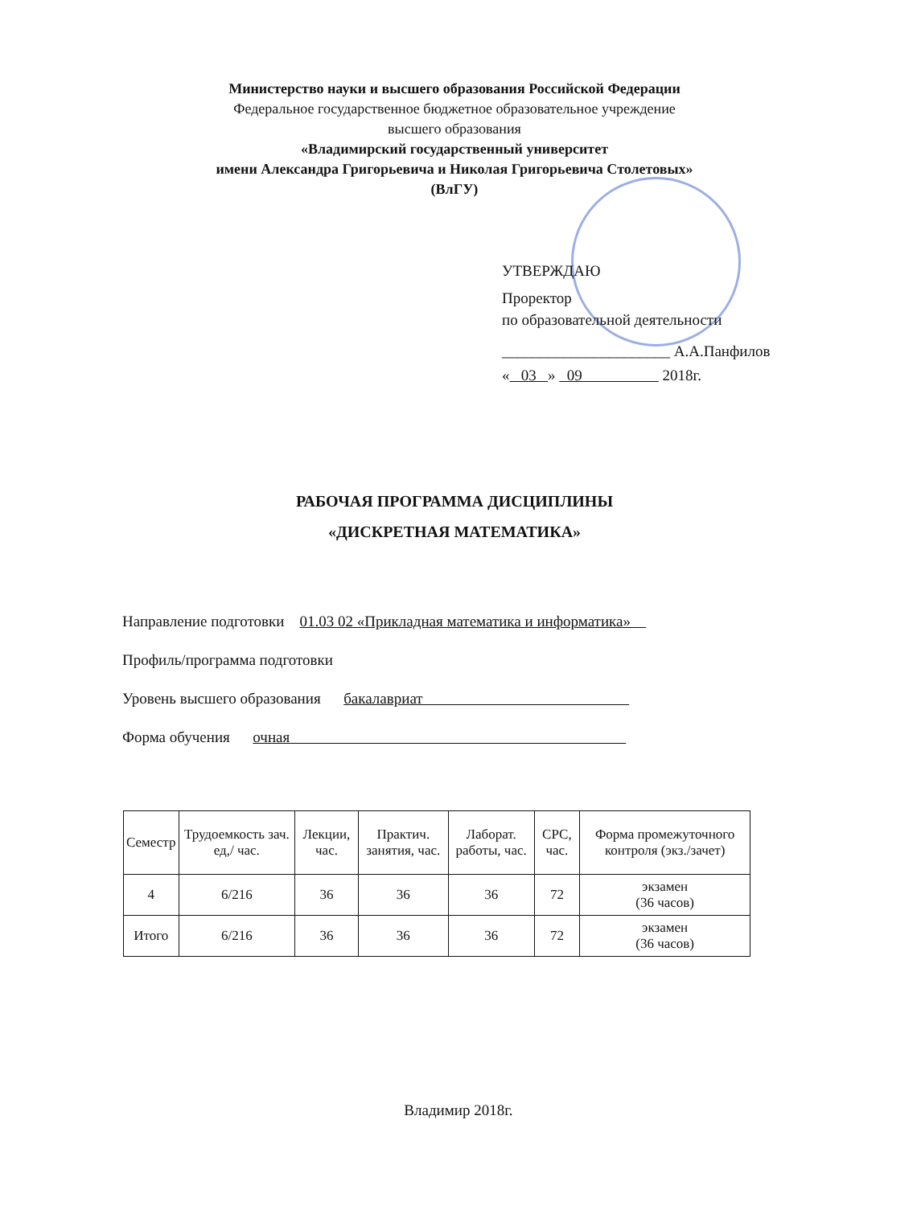Министерство науки и высшего образования Российской Федерации
Федеральное государственное бюджетное образовательное учреждение
высшего образования
«Владимирский государственный университет
имени Александра Григорьевича и Николая Григорьевича Столетовых»
(ВлГУ)
УТВЕРЖДАЮ
Проректор
по образовательной деятельности
______________________ А.А.Панфилов
« 03 » 09 2018г.
РАБОЧАЯ ПРОГРАММА ДИСЦИПЛИНЫ
«ДИСКРЕТНАЯ МАТЕМАТИКА»
Направление подготовки 01.03 02 «Прикладная математика и информатика»
Профиль/программа подготовки
Уровень высшего образования бакалавриат
Форма обучения очная
| Семестр | Трудоемкость зач. ед,/ час. | Лекции, час. | Практич. занятия, час. | Лаборат. работы, час. | СРС, час. | Форма промежуточного контроля (экз./зачет) |
| --- | --- | --- | --- | --- | --- | --- |
| 4 | 6/216 | 36 | 36 | 36 | 72 | экзамен (36 часов) |
| Итого | 6/216 | 36 | 36 | 36 | 72 | экзамен (36 часов) |
Владимир 2018г.